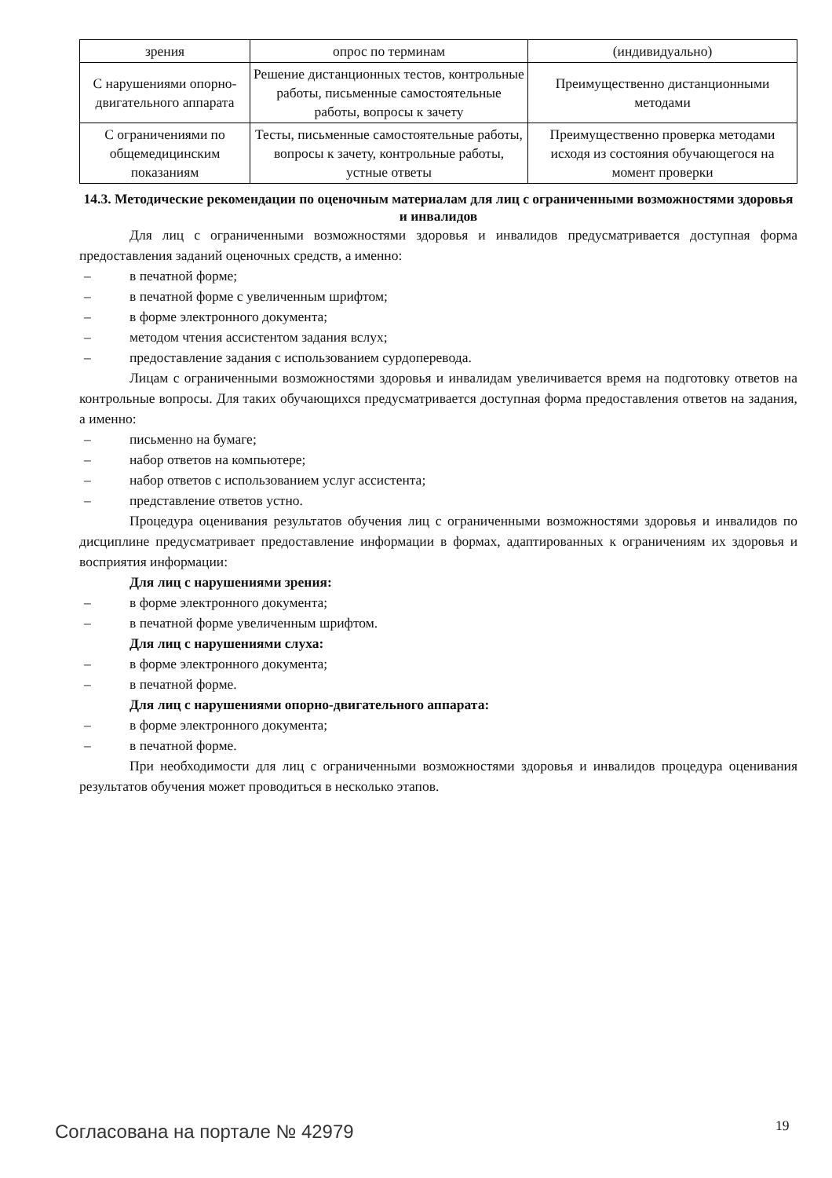| зрения | опрос по терминам | (индивидуально) |
| С нарушениями опорно-двигательного аппарата | Решение дистанционных тестов, контрольные работы, письменные самостоятельные работы, вопросы к зачету | Преимущественно дистанционными методами |
| С ограничениями по общемедицинским показаниям | Тесты, письменные самостоятельные работы, вопросы к зачету, контрольные работы, устные ответы | Преимущественно проверка методами исходя из состояния обучающегося на момент проверки |
14.3. Методические рекомендации по оценочным материалам для лиц с ограниченными возможностями здоровья и инвалидов
Для лиц с ограниченными возможностями здоровья и инвалидов предусматривается доступная форма предоставления заданий оценочных средств, а именно:
– в печатной форме;
– в печатной форме с увеличенным шрифтом;
– в форме электронного документа;
– методом чтения ассистентом задания вслух;
– предоставление задания с использованием сурдоперевода.
Лицам с ограниченными возможностями здоровья и инвалидам увеличивается время на подготовку ответов на контрольные вопросы. Для таких обучающихся предусматривается доступная форма предоставления ответов на задания, а именно:
– письменно на бумаге;
– набор ответов на компьютере;
– набор ответов с использованием услуг ассистента;
– представление ответов устно.
Процедура оценивания результатов обучения лиц с ограниченными возможностями здоровья и инвалидов по дисциплине предусматривает предоставление информации в формах, адаптированных к ограничениям их здоровья и восприятия информации:
Для лиц с нарушениями зрения:
– в форме электронного документа;
– в печатной форме увеличенным шрифтом.
Для лиц с нарушениями слуха:
– в форме электронного документа;
– в печатной форме.
Для лиц с нарушениями опорно-двигательного аппарата:
– в форме электронного документа;
– в печатной форме.
При необходимости для лиц с ограниченными возможностями здоровья и инвалидов процедура оценивания результатов обучения может проводиться в несколько этапов.
Согласована на портале № 42979 19